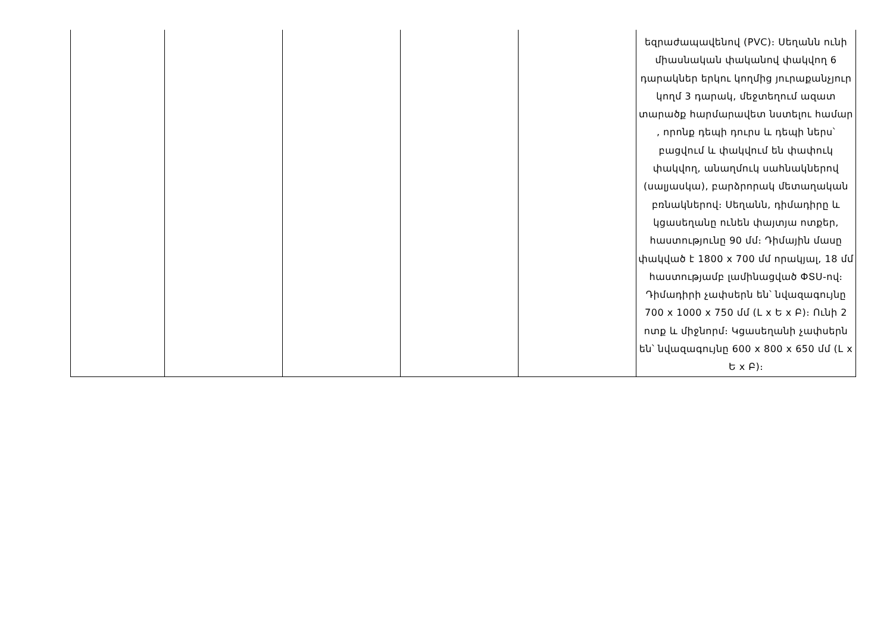| | | | | | եզրաժապավենով (PVC)։ Սեղանն ունի միասնական փականով փակվող 6 դարակներ երկու կողմից յուրաքանչյուր կողմ 3 դարակ, մեջտեղում ազատ տարածք հարմարավետ նստելու համար , որոնք դեպի դուրս և դեպի ներս՝ բացվում և փակվում են փափուկ փակվող, անաղմուկ սահնակներով (սալյասկա), բարձրորակ մետաղական բռնակներով։ Սեղանն, դիմադիրը և կցասեղանը ունեն փայտյա ոտքեր, հաստությունը 90 մմ։ Դիմային մասը փակված է 1800 x 700 մմ որակյալ, 18 մմ հաստությամբ լամինացված ՓՏՍ-ով։ Դիմադիրի չափսերն են՝ նվազագույնը 700 x 1000 x 750 մմ (L x Ե x Բ)։ Ունի 2 ոտք և միջնորմ։ Կցասեղանի չափսերն են՝ նվազագույնը 600 x 800 x 650 մմ (L x Ե x Բ)։ |